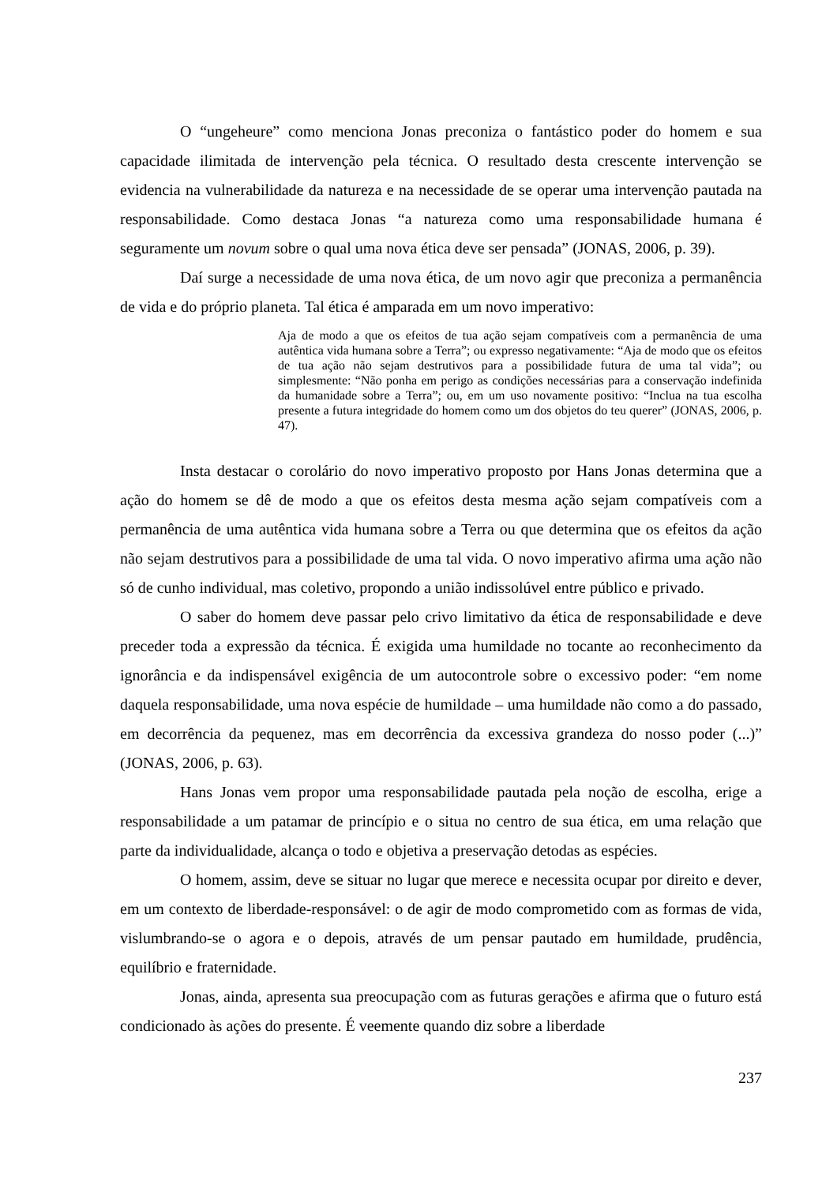O “ungeheure” como menciona Jonas preconiza o fantástico poder do homem e sua capacidade ilimitada de intervenção pela técnica. O resultado desta crescente intervenção se evidencia na vulnerabilidade da natureza e na necessidade de se operar uma intervenção pautada na responsabilidade. Como destaca Jonas “a natureza como uma responsabilidade humana é seguramente um novum sobre o qual uma nova ética deve ser pensada” (JONAS, 2006, p. 39).
Daí surge a necessidade de uma nova ética, de um novo agir que preconiza a permanência de vida e do próprio planeta. Tal ética é amparada em um novo imperativo:
Aja de modo a que os efeitos de tua ação sejam compatíveis com a permanência de uma autêntica vida humana sobre a Terra”; ou expresso negativamente: “Aja de modo que os efeitos de tua ação não sejam destrutivos para a possibilidade futura de uma tal vida”; ou simplesmente: “Não ponha em perigo as condições necessárias para a conservação indefinida da humanidade sobre a Terra”; ou, em um uso novamente positivo: “Inclua na tua escolha presente a futura integridade do homem como um dos objetos do teu querer” (JONAS, 2006, p. 47).
Insta destacar o corolário do novo imperativo proposto por Hans Jonas determina que a ação do homem se dê de modo a que os efeitos desta mesma ação sejam compatíveis com a permanência de uma autêntica vida humana sobre a Terra ou que determina que os efeitos da ação não sejam destrutivos para a possibilidade de uma tal vida. O novo imperativo afirma uma ação não só de cunho individual, mas coletivo, propondo a união indissolúvel entre público e privado.
O saber do homem deve passar pelo crivo limitativo da ética de responsabilidade e deve preceder toda a expressão da técnica. É exigida uma humildade no tocante ao reconhecimento da ignorância e da indispensável exigência de um autocontrole sobre o excessivo poder: “em nome daquela responsabilidade, uma nova espécie de humildade – uma humildade não como a do passado, em decorrência da pequenez, mas em decorrência da excessiva grandeza do nosso poder (...)” (JONAS, 2006, p. 63).
Hans Jonas vem propor uma responsabilidade pautada pela noção de escolha, erige a responsabilidade a um patamar de princípio e o situa no centro de sua ética, em uma relação que parte da individualidade, alcança o todo e objetiva a preservação detodas as espécies.
O homem, assim, deve se situar no lugar que merece e necessita ocupar por direito e dever, em um contexto de liberdade-responsável: o de agir de modo comprometido com as formas de vida, vislumbrando-se o agora e o depois, através de um pensar pautado em humildade, prudência, equilíbrio e fraternidade.
Jonas, ainda, apresenta sua preocupação com as futuras gerações e afirma que o futuro está condicionado às ações do presente. É veemente quando diz sobre a liberdade
237